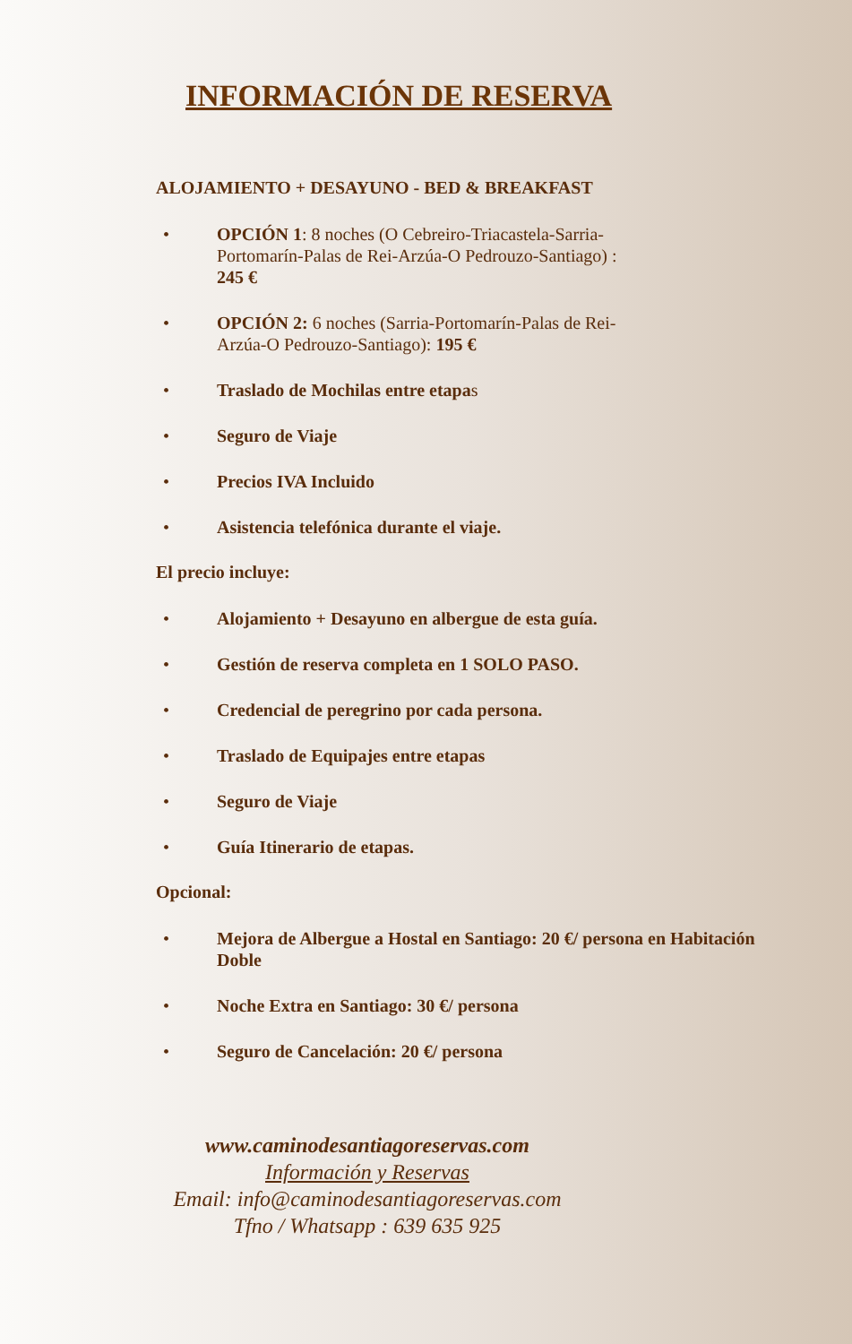INFORMACIÓN DE RESERVA
ALOJAMIENTO + DESAYUNO - BED & BREAKFAST
• OPCIÓN 1: 8 noches (O Cebreiro-Triacastela-Sarria-Portomarín-Palas de Rei-Arzúa-O Pedrouzo-Santiago) : 245 €
• OPCIÓN 2: 6 noches (Sarria-Portomarín-Palas de Rei-Arzúa-O Pedrouzo-Santiago): 195 €
• Traslado de Mochilas entre etapas
• Seguro de Viaje
• Precios IVA Incluido
• Asistencia telefónica durante el viaje.
El precio incluye:
• Alojamiento + Desayuno en albergue de esta guía.
• Gestión de reserva completa en 1 SOLO PASO.
• Credencial de peregrino por cada persona.
• Traslado de Equipajes entre etapas
• Seguro de Viaje
• Guía Itinerario de etapas.
Opcional:
• Mejora de Albergue a Hostal en Santiago: 20 €/ persona en Habitación Doble
• Noche Extra en Santiago: 30 €/ persona
• Seguro de Cancelación: 20 €/ persona
www.caminodesantiagoreservas.com
Información y Reservas
Email: info@caminodesantiagoreservas.com
Tfno / Whatsapp : 639 635 925